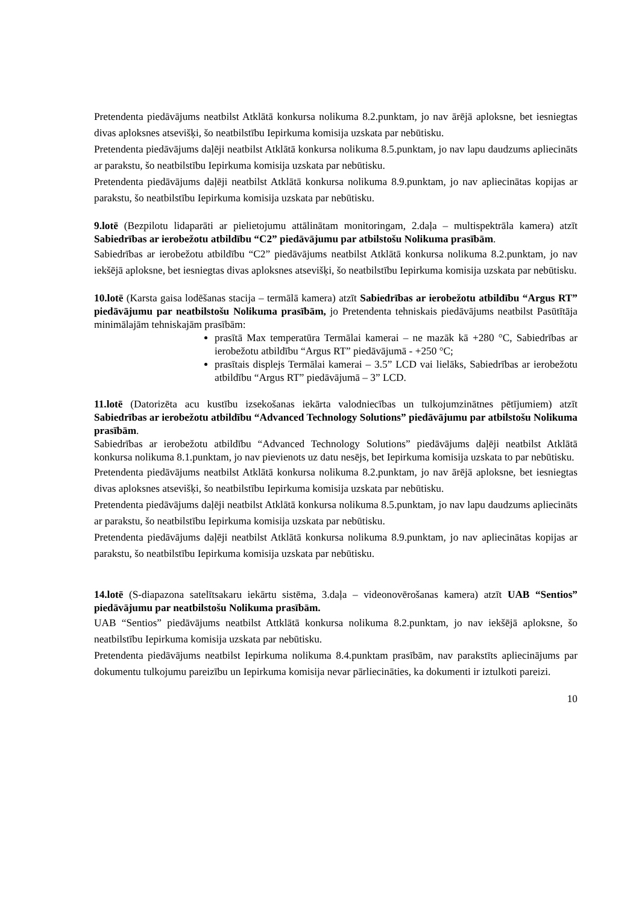Pretendenta piedāvājums neatbilst Atklātā konkursa nolikuma 8.2.punktam, jo nav ārējā aploksne, bet iesniegtas divas aploksnes atsevišķi, šo neatbilstību Iepirkuma komisija uzskata par nebūtisku.
Pretendenta piedāvājums daļēji neatbilst Atklātā konkursa nolikuma 8.5.punktam, jo nav lapu daudzums apliecināts ar parakstu, šo neatbilstību Iepirkuma komisija uzskata par nebūtisku.
Pretendenta piedāvājums daļēji neatbilst Atklātā konkursa nolikuma 8.9.punktam, jo nav apliecinātas kopijas ar parakstu, šo neatbilstību Iepirkuma komisija uzskata par nebūtisku.
9.lotē (Bezpilotu lidaparāti ar pielietojumu attālinātam monitoringam, 2.daļa – multispektrāla kamera) atzīt Sabiedrības ar ierobežotu atbildību “C2” piedāvājumu par atbilstošu Nolikuma prasībām.
Sabiedrības ar ierobežotu atbildību “C2” piedāvājums neatbilst Atklātā konkursa nolikuma 8.2.punktam, jo nav iekšējā aploksne, bet iesniegtas divas aploksnes atsevišķi, šo neatbilstību Iepirkuma komisija uzskata par nebūtisku.
10.lotē (Karsta gaisa lodēšanas stacija – termālā kamera) atzīt Sabiedrības ar ierobežotu atbildību “Argus RT” piedāvājumu par neatbilstošu Nolikuma prasībām, jo Pretendenta tehniskais piedāvājums neatbilst Pasūtītāja minimālajām tehniskajām prasībām:
prasītā Max temperatūra Termālai kamerai – ne mazāk kā +280 °C, Sabiedrības ar ierobežotu atbildību “Argus RT” piedāvājumā - +250 °C;
prasītais displejs Termālai kamerai – 3.5” LCD vai lielāks, Sabiedrības ar ierobežotu atbildību “Argus RT” piedāvājumā – 3” LCD.
11.lotē (Datorizēta acu kustību izsekošanas iekārta valodniecības un tulkojumzinātnes pētījumiem) atzīt Sabiedrības ar ierobežotu atbildību “Advanced Technology Solutions” piedāvājumu par atbilstošu Nolikuma prasībām.
Sabiedrības ar ierobežotu atbildību “Advanced Technology Solutions” piedāvājums daļēji neatbilst Atklātā konkursa nolikuma 8.1.punktam, jo nav pievienots uz datu nesējs, bet Iepirkuma komisija uzskata to par nebūtisku.
Pretendenta piedāvājums neatbilst Atklātā konkursa nolikuma 8.2.punktam, jo nav ārējā aploksne, bet iesniegtas divas aploksnes atsevišķi, šo neatbilstību Iepirkuma komisija uzskata par nebūtisku.
Pretendenta piedāvājums daļēji neatbilst Atklātā konkursa nolikuma 8.5.punktam, jo nav lapu daudzums apliecināts ar parakstu, šo neatbilstību Iepirkuma komisija uzskata par nebūtisku.
Pretendenta piedāvājums daļēji neatbilst Atklātā konkursa nolikuma 8.9.punktam, jo nav apliecinātas kopijas ar parakstu, šo neatbilstību Iepirkuma komisija uzskata par nebūtisku.
14.lotē (S-diapazona satelītsakaru iekārtu sistēma, 3.daļa – videonovērošanas kamera) atzīt UAB “Sentios” piedāvājumu par neatbilstošu Nolikuma prasībām.
UAB “Sentios” piedāvājums neatbilst Attklātā konkursa nolikuma 8.2.punktam, jo nav iekšējā aploksne, šo neatbilstību Iepirkuma komisija uzskata par nebūtisku.
Pretendenta piedāvājums neatbilst Iepirkuma nolikuma 8.4.punktam prasībām, nav parakstīts apliecinājums par dokumentu tulkojumu pareizību un Iepirkuma komisija nevar pārliecināties, ka dokumenti ir iztulkoti pareizi.
10